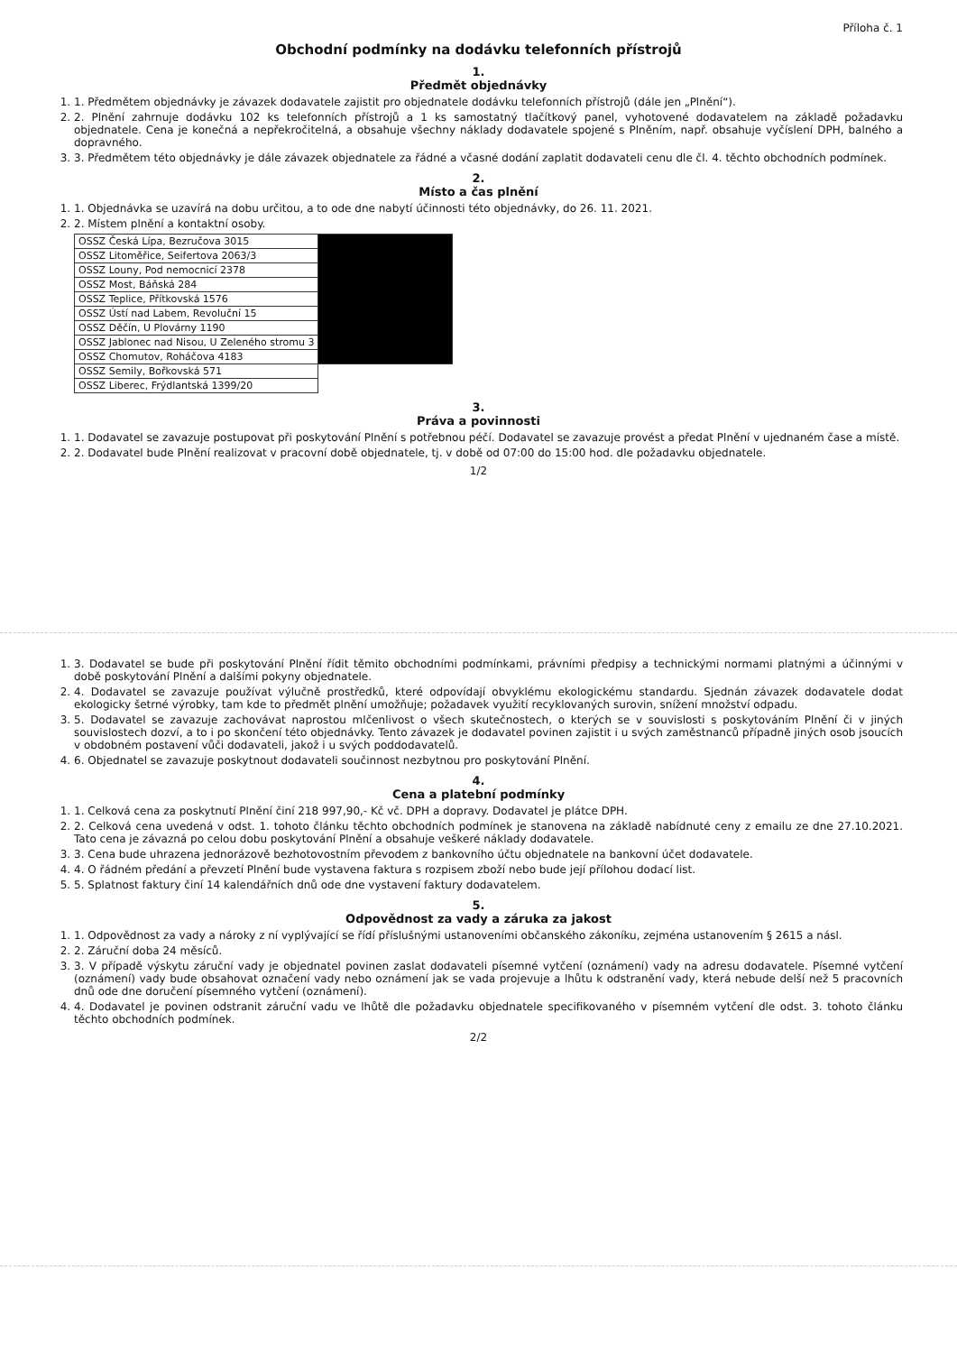Příloha č. 1
Obchodní podmínky na dodávku telefonních přístrojů
1.
Předmět objednávky
1. 1. Předmětem objednávky je závazek dodavatele zajistit pro objednatele dodávku telefonních přístrojů (dále jen „Plnění“).
2. 2. Plnění zahrnuje dodávku 102 ks telefonních přístrojů a 1 ks samostatný tlačítkový panel, vyhotovené dodavatelem na základě požadavku objednatele. Cena je konečná a nepřekročitelná, a obsahuje všechny náklady dodavatele spojené s Plněním, např. obsahuje vyčíslení DPH, balného a dopravného.
3. 3. Předmětem této objednávky je dále závazek objednatele za řádné a včasné dodání zaplatit dodavateli cenu dle čl. 4. těchto obchodních podmínek.
2.
Místo a čas plnění
1. 1. Objednávka se uzavírá na dobu určitou, a to ode dne nabytí účinnosti této objednávky, do 26. 11. 2021.
2. 2. Místem plnění a kontaktní osoby.
| OSSZ Česká Lípa, Bezručova 3015 | |
| OSSZ Litoměřice, Seifertova 2063/3 | |
| OSSZ Louny, Pod nemocnicí 2378 | |
| OSSZ Most, Báňská 284 | |
| OSSZ Teplice, Přítkovská 1576 | |
| OSSZ Ústí nad Labem, Revoluční 15 | |
| OSSZ Děčín, U Plovárny 1190 | |
| OSSZ Jablonec nad Nisou, U Zeleného stromu 3 | |
| OSSZ Chomutov, Roháčova 4183 | |
| OSSZ Semily, Bořkovská 571 | |
| OSSZ Liberec, Frýdlantská 1399/20 | |
3.
Práva a povinnosti
1. 1. Dodavatel se zavazuje postupovat při poskytování Plnění s potřebnou péčí. Dodavatel se zavazuje provést a předat Plnění v ujednaném čase a místě.
2. 2. Dodavatel bude Plnění realizovat v pracovní době objednatele, tj. v době od 07:00 do 15:00 hod. dle požadavku objednatele.
1/2
1. 3. Dodavatel se bude při poskytování Plnění řídit těmito obchodními podmínkami, právními předpisy a technickými normami platnými a účinnými v době poskytování Plnění a dalšími pokyny objednatele.
2. 4. Dodavatel se zavazuje používat výlučně prostředků, které odpovídají obvyklému ekologickému standardu. Sjednán závazek dodavatele dodat ekologicky šetrné výrobky, tam kde to předmět plnění umožňuje; požadavek využití recyklovaných surovin, snížení množství odpadu.
3. 5. Dodavatel se zavazuje zachovávat naprostou mlčenlivost o všech skutečnostech, o kterých se v souvislosti s poskytováním Plnění či v jiných souvislostech dozví, a to i po skončení této objednávky. Tento závazek je dodavatel povinen zajistit i u svých zaměstnanců případně jiných osob jsoucích v obdobném postavení vůči dodavateli, jakož i u svých poddodavatelů.
4. 6. Objednatel se zavazuje poskytnout dodavateli součinnost nezbytnou pro poskytování Plnění.
4.
Cena a platební podmínky
1. 1. Celková cena za poskytnutí Plnění činí 218 997,90,- Kč vč. DPH a dopravy. Dodavatel je plátce DPH.
2. 2. Celková cena uvedená v odst. 1. tohoto článku těchto obchodních podmínek je stanovena na základě nabídnuté ceny z emailu ze dne 27.10.2021. Tato cena je závazná po celou dobu poskytování Plnění a obsahuje veškeré náklady dodavatele.
3. 3. Cena bude uhrazena jednorázově bezhotovostním převodem z bankovního účtu objednatele na bankovní účet dodavatele.
4. 4. O řádném předání a převzetí Plnění bude vystavena faktura s rozpisem zboží nebo bude její přílohou dodací list.
5. 5. Splatnost faktury činí 14 kalendářních dnů ode dne vystavení faktury dodavatelem.
5.
Odpovědnost za vady a záruka za jakost
1. 1. Odpovědnost za vady a nároky z ní vyplývající se řídí příslušnými ustanoveními občanského zákoníku, zejména ustanovením § 2615 a násl.
2. 2. Záruční doba 24 měsíců.
3. 3. V případě výskytu záruční vady je objednatel povinen zaslat dodavateli písemné vytčení (oznámení) vady na adresu dodavatele. Písemné vytčení (oznámení) vady bude obsahovat označení vady nebo oznámení jak se vada projevuje a lhůtu k odstranění vady, která nebude delší než 5 pracovních dnů ode dne doručení písemného vytčení (oznámení).
4. 4. Dodavatel je povinen odstranit záruční vadu ve lhůtě dle požadavku objednatele specifikovaného v písemném vytčení dle odst. 3. tohoto článku těchto obchodních podmínek.
2/2